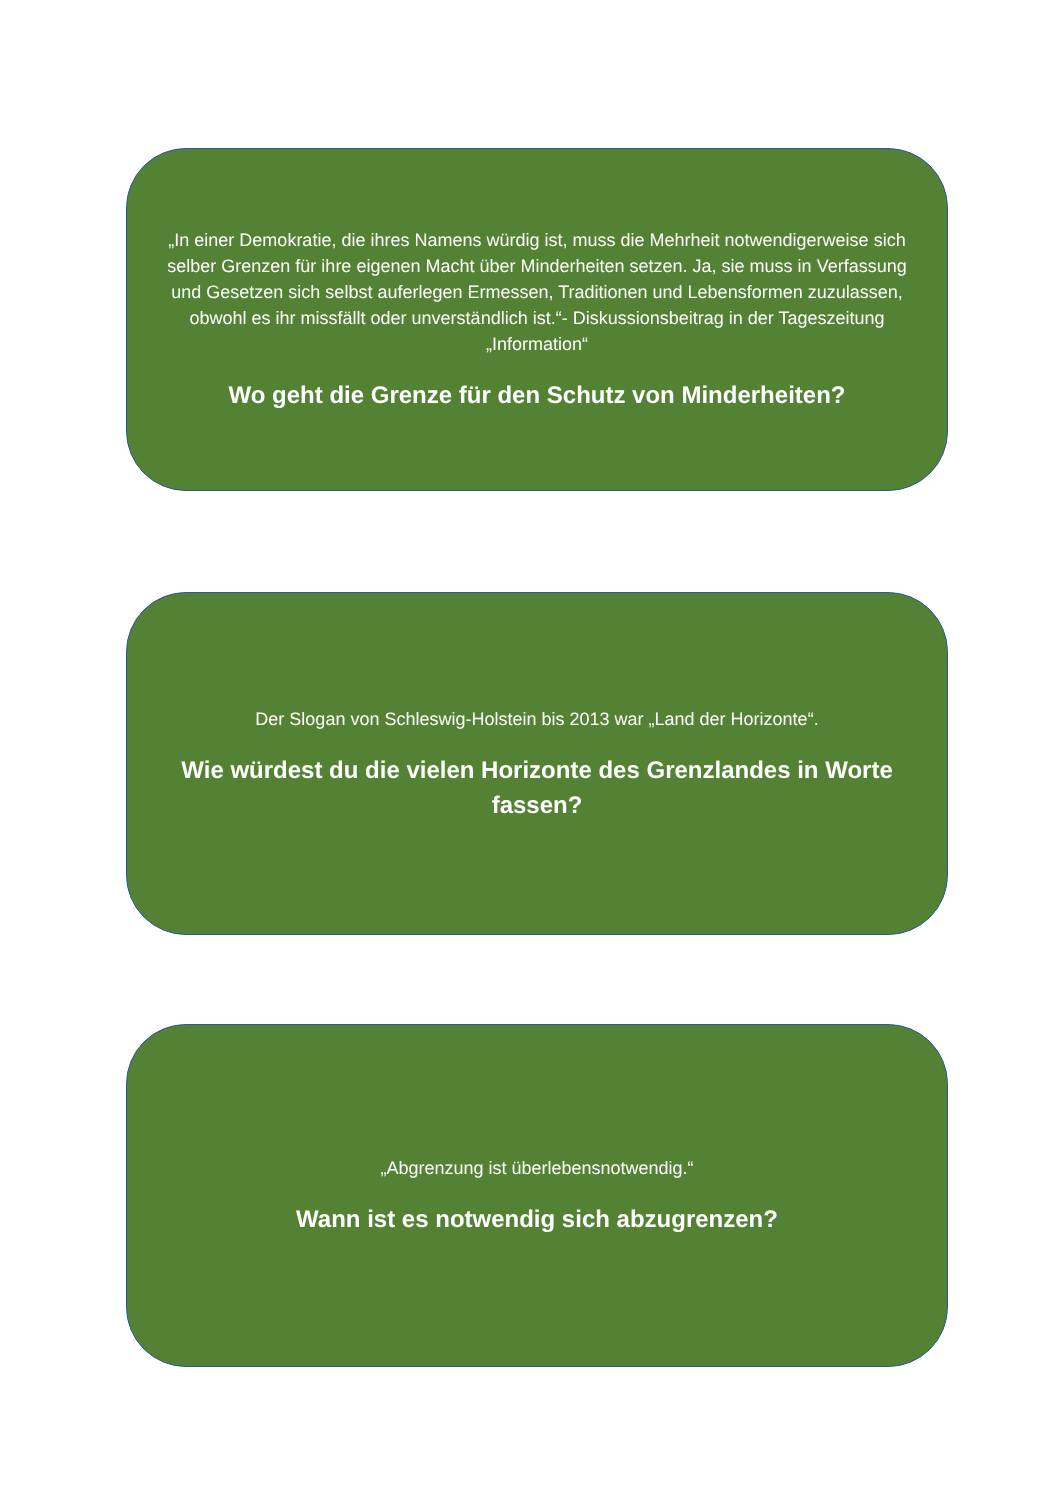„In einer Demokratie, die ihres Namens würdig ist, muss die Mehrheit notwendigerweise sich selber Grenzen für ihre eigenen Macht über Minderheiten setzen. Ja, sie muss in Verfassung und Gesetzen sich selbst auferlegen Ermessen, Traditionen und Lebensformen zuzulassen, obwohl es ihr missfällt oder unverständlich ist.“- Diskussionsbeitrag in der Tageszeitung „Information“
Wo geht die Grenze für den Schutz von Minderheiten?
Der Slogan von Schleswig-Holstein bis 2013 war „Land der Horizonte“.
Wie würdest du die vielen Horizonte des Grenzlandes in Worte fassen?
„Abgrenzung ist überlebensnotwendig.“
Wann ist es notwendig sich abzugrenzen?